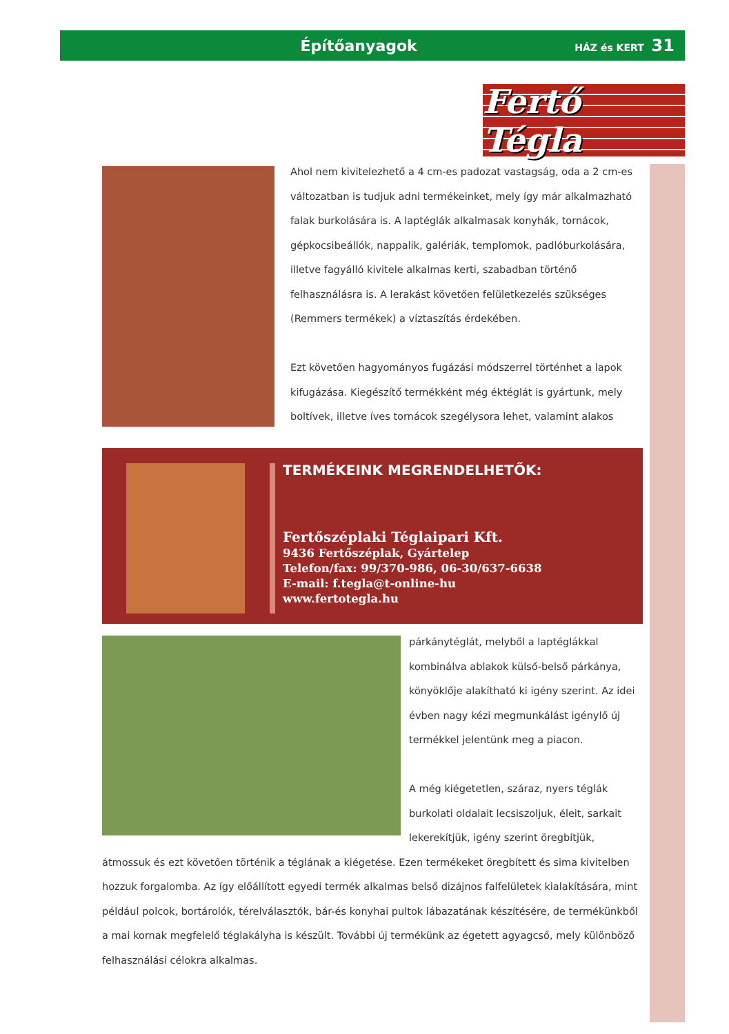Építőanyagok
HÁZ és KERT 31
Fertő Tégla
Ahol nem kivitelezhető a 4 cm-es padozat vastagság, oda a 2 cm-es változatban is tudjuk adni termékeinket, mely így már alkalmazható falak burkolására is. A laptéglák alkalmasak konyhák, tornácok, gépkocsibeállók, nappalik, galériák, templomok, padlóburkolására, illetve fagyálló kivitele alkalmas kerti, szabadban történő felhasználásra is. A lerakást követően felületkezelés szükséges (Remmers termékek) a víztaszítás érdekében.
Ezt követően hagyományos fugázási módszerrel történhet a lapok kifugázása. Kiegészítő termékként még éktéglát is gyártunk, mely boltívek, illetve íves tornácok szegélysora lehet, valamint alakos
TERMÉKEINK MEGRENDELHETŐK:
Fertőszéplaki Téglaipari Kft.
9436 Fertőszéplak, Gyártelep
Telefon/fax: 99/370-986, 06-30/637-6638
E-mail: f.tegla@t-online-hu
www.fertotegla.hu
párkánytéglát, melyből a laptéglákkal kombinálva ablakok külső-belső párkánya, könyöklője alakítható ki igény szerint. Az idei évben nagy kézi megmunkálást igénylő új termékkel jelentünk meg a piacon.
A még kiégetetlen, száraz, nyers téglák burkolati oldalait lecsiszoljuk, éleit, sarkait lekerekítjük, igény szerint öregbítjük,
átmossuk és ezt követően történik a téglának a kiégetése. Ezen termékeket öregbített és sima kivitelben hozzuk forgalomba. Az így előállított egyedi termék alkalmas belső dizájnos falfelületek kialakítására, mint például polcok, bortárolók, térelválasztók, bár-és konyhai pultok lábazatának készítésére, de termékünkből a mai kornak megfelelő téglakályha is készült. További új termékünk az égetett agyagcső, mely különböző felhasználási célokra alkalmas.